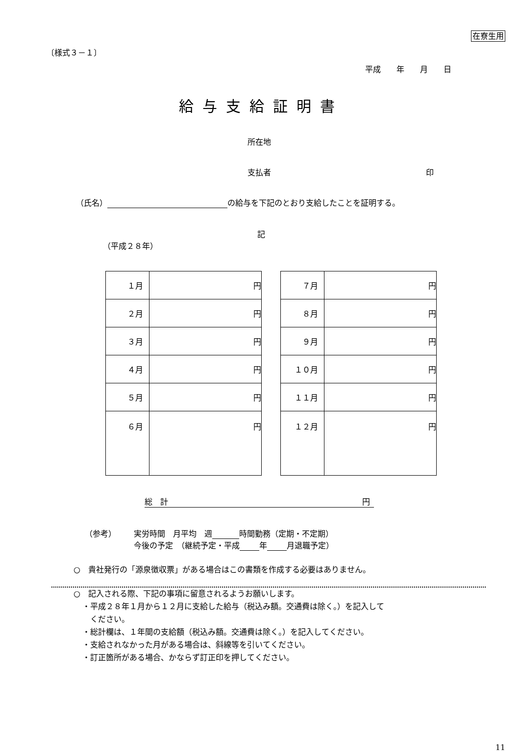在寮生用
〔様式３－１〕
平成　　年　　月　　日
給与支給証明書
所在地
支払者 印
（氏名） の給与を下記のとおり支給したことを証明する。
記
（平成２８年）
| １月 | 円 |
| ２月 | 円 |
| ３月 | 円 |
| ４月 | 円 |
| ５月 | 円 |
| ６月 | 円 |
| ７月 | 円 |
| ８月 | 円 |
| ９月 | 円 |
| １０月 | 円 |
| １１月 | 円 |
| １２月 | 円 |
総　計 円
（参考） 実労時間　月平均　週 時間勤務（定期・不定期）
今後の予定　（継続予定・平成 年 月退職予定）
○　貴社発行の「源泉徴収票」がある場合はこの書類を作成する必要はありません。
○　記入される際、下記の事項に留意されるようお願いします。
・平成２８年１月から１２月に支給した給与（税込み額。交通費は除く。）を記入して
　ください。
・総計欄は、１年間の支給額（税込み額。交通費は除く。）を記入してください。
・支給されなかった月がある場合は、斜線等を引いてください。
・訂正箇所がある場合、かならず訂正印を押してください。
11